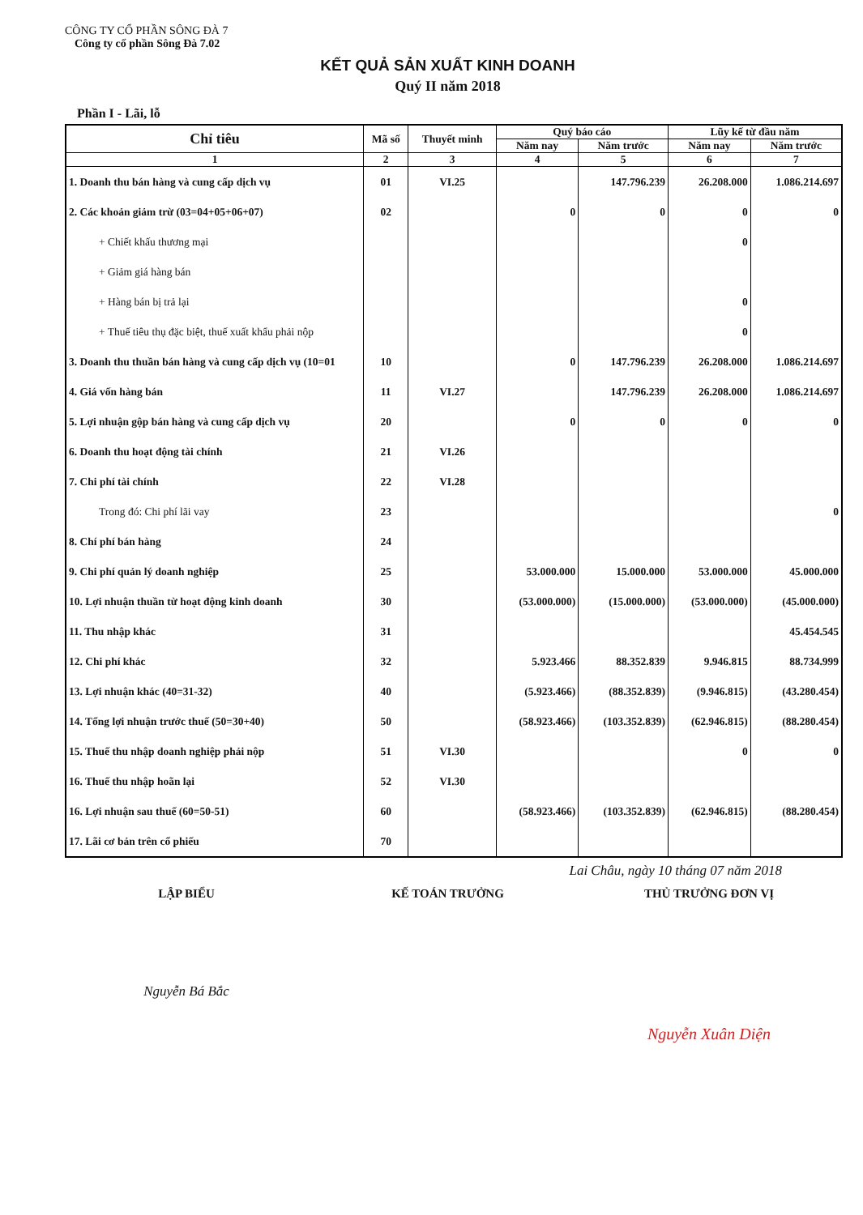CÔNG TY CỔ PHẦN SÔNG ĐÀ 7
Công ty cổ phần Sông Đà 7.02
KẾT QUẢ SẢN XUẤT KINH DOANH
Quý II năm 2018
Phần I - Lãi, lỗ
| Chỉ tiêu | Mã số | Thuyết minh | Quý báo cáo | | Lũy kế từ đầu năm | |
| --- | --- | --- | --- | --- | --- | --- |
| | | | Năm nay | Năm trước | Năm nay | Năm trước |
| 1 | 2 | 3 | 4 | 5 | 6 | 7 |
| 1. Doanh thu bán hàng và cung cấp dịch vụ | 01 | VI.25 | | 147.796.239 | 26.208.000 | 1.086.214.697 |
| 2. Các khoản giảm trừ (03=04+05+06+07) | 02 | | 0 | 0 | 0 | 0 |
| + Chiết khấu thương mại | | | | | 0 | |
| + Giảm giá hàng bán | | | | | | |
| + Hàng bán bị trả lại | | | | | 0 | |
| + Thuế tiêu thụ đặc biệt, thuế xuất khẩu phải nộp | | | | | 0 | |
| 3. Doanh thu thuần bán hàng và cung cấp dịch vụ (10=01 | 10 | | 0 | 147.796.239 | 26.208.000 | 1.086.214.697 |
| 4. Giá vốn hàng bán | 11 | VI.27 | | 147.796.239 | 26.208.000 | 1.086.214.697 |
| 5. Lợi nhuận gộp bán hàng và cung cấp dịch vụ | 20 | | 0 | 0 | 0 | 0 |
| 6. Doanh thu hoạt động tài chính | 21 | VI.26 | | | | |
| 7. Chi phí tài chính | 22 | VI.28 | | | | |
| Trong đó: Chi phí lãi vay | 23 | | | | | 0 |
| 8. Chí phí bán hàng | 24 | | | | | |
| 9. Chi phí quản lý doanh nghiệp | 25 | | 53.000.000 | 15.000.000 | 53.000.000 | 45.000.000 |
| 10. Lợi nhuận thuần từ hoạt động kinh doanh | 30 | | (53.000.000) | (15.000.000) | (53.000.000) | (45.000.000) |
| 11. Thu nhập khác | 31 | | | | | 45.454.545 |
| 12. Chi phí khác | 32 | | 5.923.466 | 88.352.839 | 9.946.815 | 88.734.999 |
| 13. Lợi nhuận khác (40=31-32) | 40 | | (5.923.466) | (88.352.839) | (9.946.815) | (43.280.454) |
| 14. Tổng lợi nhuận trước thuế (50=30+40) | 50 | | (58.923.466) | (103.352.839) | (62.946.815) | (88.280.454) |
| 15. Thuế thu nhập doanh nghiệp phải nộp | 51 | VI.30 | | | 0 | 0 |
| 16. Thuế thu nhập hoãn lại | 52 | VI.30 | | | | |
| 16. Lợi nhuận sau thuế (60=50-51) | 60 | | (58.923.466) | (103.352.839) | (62.946.815) | (88.280.454) |
| 17. Lãi cơ bản trên cổ phiếu | 70 | | | | | |
Lai Châu, ngày 10 tháng 07 năm 2018
LẬP BIỂU
Nguyễn Bá Bắc
KẾ TOÁN TRƯỞNG THỦ TRƯỞNG ĐƠN VỊ
Nguyễn Xuân Diện